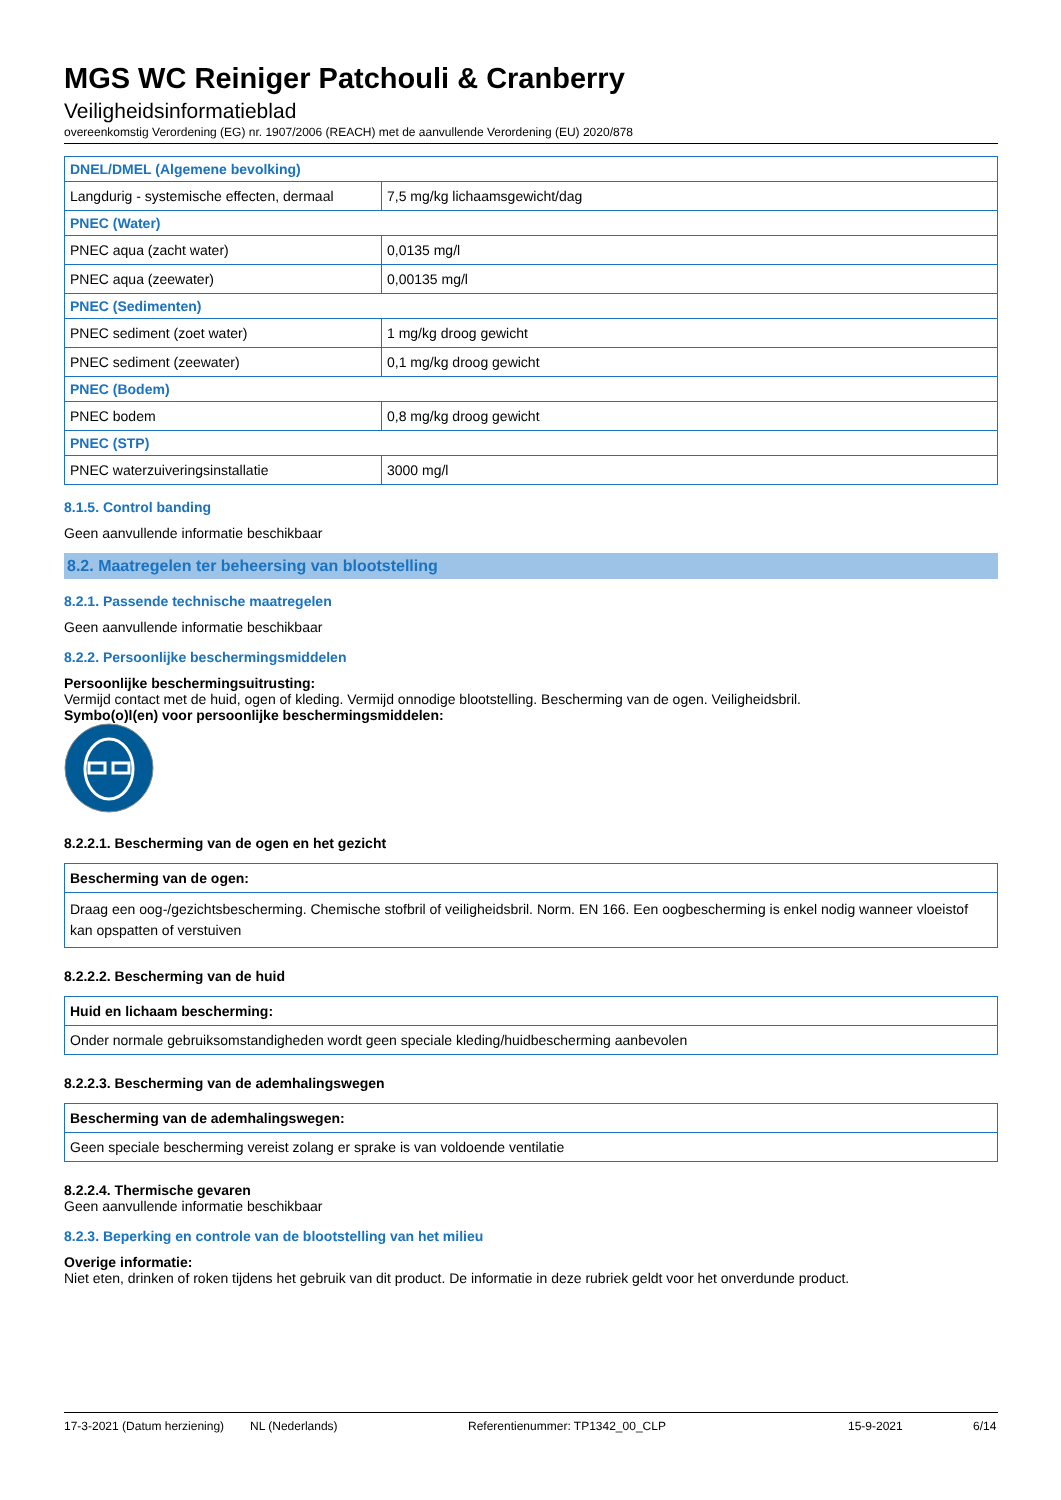MGS WC Reiniger Patchouli & Cranberry
Veiligheidsinformatieblad
overeenkomstig Verordening (EG) nr. 1907/2006 (REACH) met de aanvullende Verordening (EU) 2020/878
| DNEL/DMEL (Algemene bevolking) | |
| --- | --- |
| Langdurig - systemische effecten, dermaal | 7,5 mg/kg lichaamsgewicht/dag |
| PNEC (Water) | |
| PNEC aqua (zacht water) | 0,0135 mg/l |
| PNEC aqua (zeewater) | 0,00135 mg/l |
| PNEC (Sedimenten) | |
| PNEC sediment (zoet water) | 1 mg/kg droog gewicht |
| PNEC sediment (zeewater) | 0,1 mg/kg droog gewicht |
| PNEC (Bodem) | |
| PNEC bodem | 0,8 mg/kg droog gewicht |
| PNEC (STP) | |
| PNEC waterzuiveringsinstallatie | 3000 mg/l |
8.1.5. Control banding
Geen aanvullende informatie beschikbaar
8.2. Maatregelen ter beheersing van blootstelling
8.2.1. Passende technische maatregelen
Geen aanvullende informatie beschikbaar
8.2.2. Persoonlijke beschermingsmiddelen
Persoonlijke beschermingsuitrusting:
Vermijd contact met de huid, ogen of kleding. Vermijd onnodige blootstelling. Bescherming van de ogen. Veiligheidsbril.
Symbo(o)l(en) voor persoonlijke beschermingsmiddelen:
8.2.2.1. Bescherming van de ogen en het gezicht
| Bescherming van de ogen: |
| --- |
| Draag een oog-/gezichtsbescherming. Chemische stofbril of veiligheidsbril. Norm. EN 166. Een oogbescherming is enkel nodig wanneer vloeistof kan opspatten of verstuiven |
8.2.2.2. Bescherming van de huid
| Huid en lichaam bescherming: |
| --- |
| Onder normale gebruiksomstandigheden wordt geen speciale kleding/huidbescherming aanbevolen |
8.2.2.3. Bescherming van de ademhalingswegen
| Bescherming van de ademhalingswegen: |
| --- |
| Geen speciale bescherming vereist zolang er sprake is van voldoende ventilatie |
8.2.2.4. Thermische gevaren
Geen aanvullende informatie beschikbaar
8.2.3. Beperking en controle van de blootstelling van het milieu
Overige informatie:
Niet eten, drinken of roken tijdens het gebruik van dit product. De informatie in deze rubriek geldt voor het onverdunde product.
17-3-2021 (Datum herziening) NL (Nederlands) Referentienummer: TP1342_00_CLP 15-9-2021 6/14